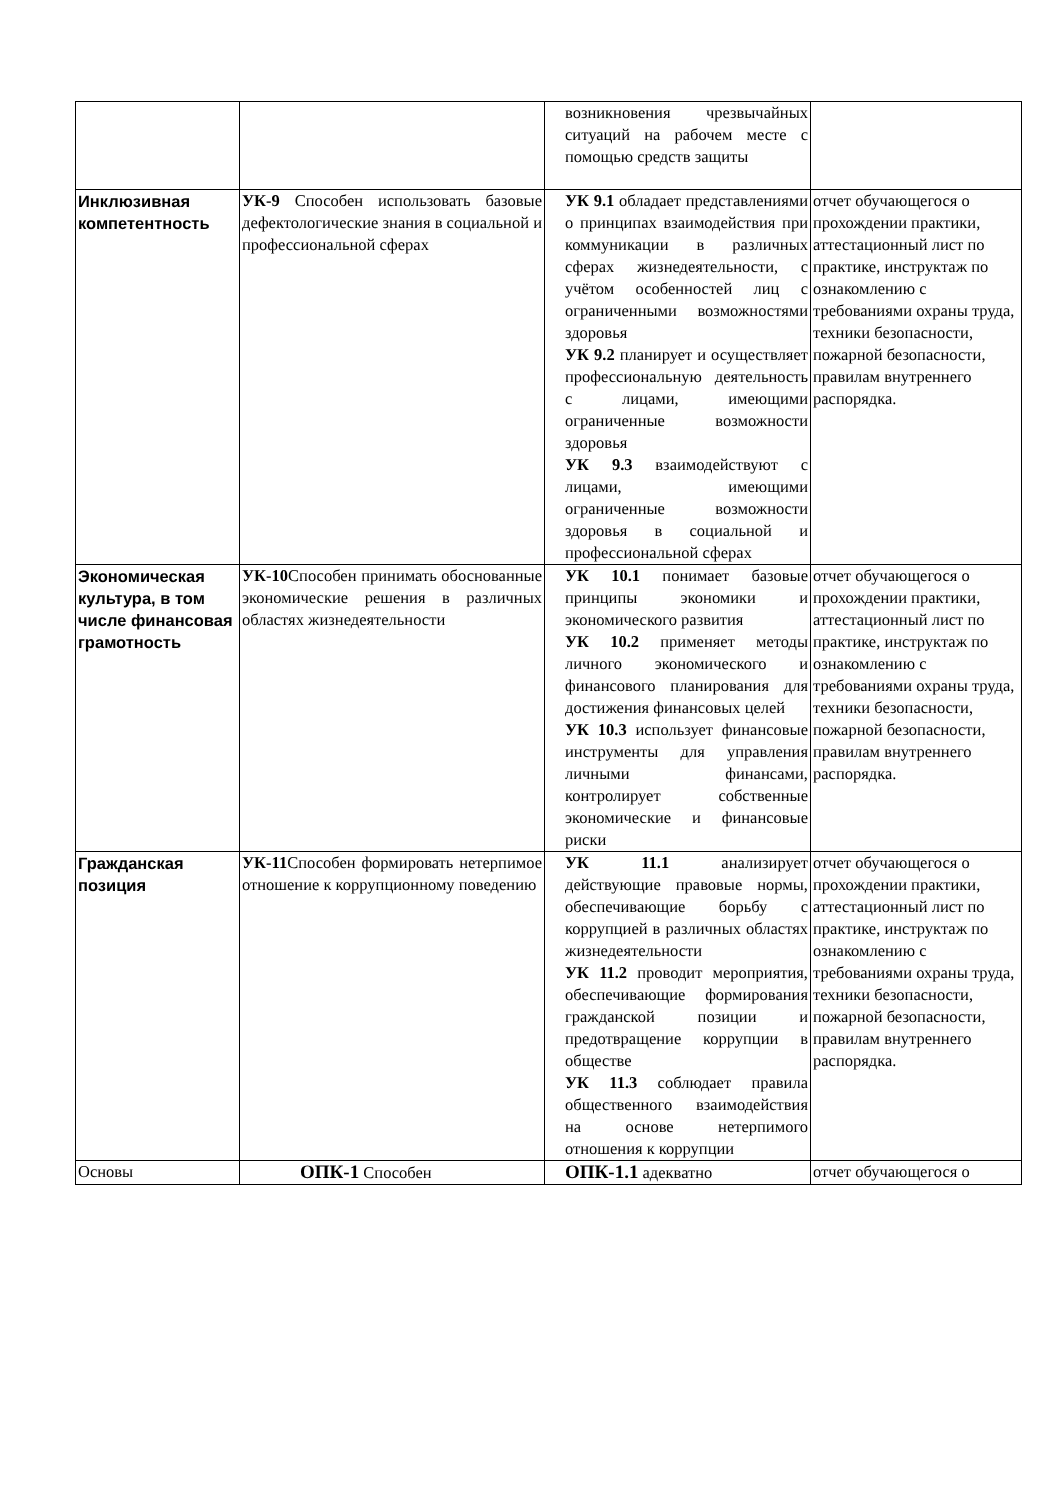| | | возникновения чрезвычайных ситуаций на рабочем месте с помощью средств защиты | |
| Инклюзивная компетентность | УК-9 Способен использовать базовые дефектологические знания в социальной и профессиональной сферах | УК 9.1 обладает представлениями о принципах взаимодействия при коммуникации в различных сферах жизнедеятельности, с учётом особенностей лиц с ограниченными возможностями здоровья УК 9.2 планирует и осуществляет профессиональную деятельность с лицами, имеющими ограниченные возможности здоровья УК 9.3 взаимодействуют с лицами, имеющими ограниченные возможности здоровья в социальной и профессиональной сферах | отчет обучающегося о прохождении практики, аттестационный лист по практике, инструктаж по ознакомлению с требованиями охраны труда, техники безопасности, пожарной безопасности, правилам внутреннего распорядка. |
| Экономическая культура, в том числе финансовая грамотность | УК-10 Способен принимать обоснованные экономические решения в различных областях жизнедеятельности | УК 10.1 понимает базовые принципы экономики и экономического развития УК 10.2 применяет методы личного экономического и финансового планирования для достижения финансовых целей УК 10.3 использует финансовые инструменты для управления личными финансами, контролирует собственные экономические и финансовые риски | отчет обучающегося о прохождении практики, аттестационный лист по практике, инструктаж по ознакомлению с требованиями охраны труда, техники безопасности, пожарной безопасности, правилам внутреннего распорядка. |
| Гражданская позиция | УК-11 Способен формировать нетерпимое отношение к коррупционному поведению | УК 11.1 анализирует действующие правовые нормы, обеспечивающие борьбу с коррупцией в различных областях жизнедеятельности УК 11.2 проводит мероприятия, обеспечивающие формирования гражданской позиции и предотвращение коррупции в обществе УК 11.3 соблюдает правила общественного взаимодействия на основе нетерпимого отношения к коррупции | отчет обучающегося о прохождении практики, аттестационный лист по практике, инструктаж по ознакомлению с требованиями охраны труда, техники безопасности, пожарной безопасности, правилам внутреннего распорядка. |
| Основы | ОПК-1 Способен | ОПК-1.1 адекватно | отчет обучающегося о |